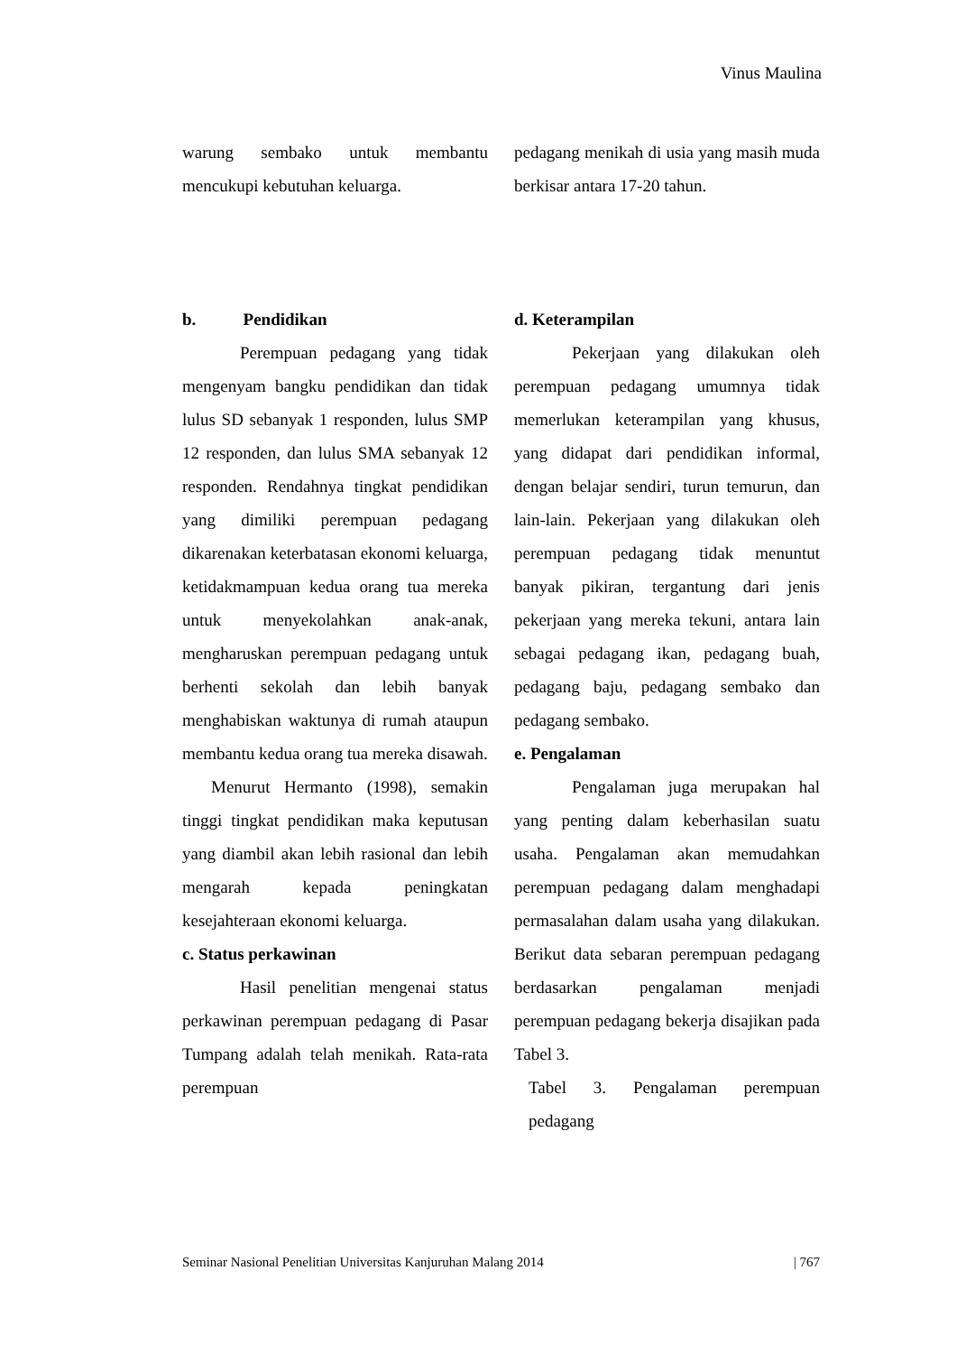Vinus Maulina
warung sembako untuk membantu mencukupi kebutuhan keluarga.
b. Pendidikan
Perempuan pedagang yang tidak mengenyam bangku pendidikan dan tidak lulus SD sebanyak 1 responden, lulus SMP 12 responden, dan lulus SMA sebanyak 12 responden. Rendahnya tingkat pendidikan yang dimiliki perempuan pedagang dikarenakan keterbatasan ekonomi keluarga, ketidakmampuan kedua orang tua mereka untuk menyekolahkan anak-anak, mengharuskan perempuan pedagang untuk berhenti sekolah dan lebih banyak menghabiskan waktunya di rumah ataupun membantu kedua orang tua mereka disawah.
Menurut Hermanto (1998), semakin tinggi tingkat pendidikan maka keputusan yang diambil akan lebih rasional dan lebih mengarah kepada peningkatan kesejahteraan ekonomi keluarga.
c. Status perkawinan
Hasil penelitian mengenai status perkawinan perempuan pedagang di Pasar Tumpang adalah telah menikah. Rata-rata perempuan
pedagang menikah di usia yang masih muda berkisar antara 17-20 tahun.
d. Keterampilan
Pekerjaan yang dilakukan oleh perempuan pedagang umumnya tidak memerlukan keterampilan yang khusus, yang didapat dari pendidikan informal, dengan belajar sendiri, turun temurun, dan lain-lain. Pekerjaan yang dilakukan oleh perempuan pedagang tidak menuntut banyak pikiran, tergantung dari jenis pekerjaan yang mereka tekuni, antara lain sebagai pedagang ikan, pedagang buah, pedagang baju, pedagang sembako dan pedagang sembako.
e. Pengalaman
Pengalaman juga merupakan hal yang penting dalam keberhasilan suatu usaha. Pengalaman akan memudahkan perempuan pedagang dalam menghadapi permasalahan dalam usaha yang dilakukan. Berikut data sebaran perempuan pedagang berdasarkan pengalaman menjadi perempuan pedagang bekerja disajikan pada Tabel 3.
Tabel 3. Pengalaman perempuan pedagang
Seminar Nasional Penelitian Universitas Kanjuruhan Malang 2014 | 767